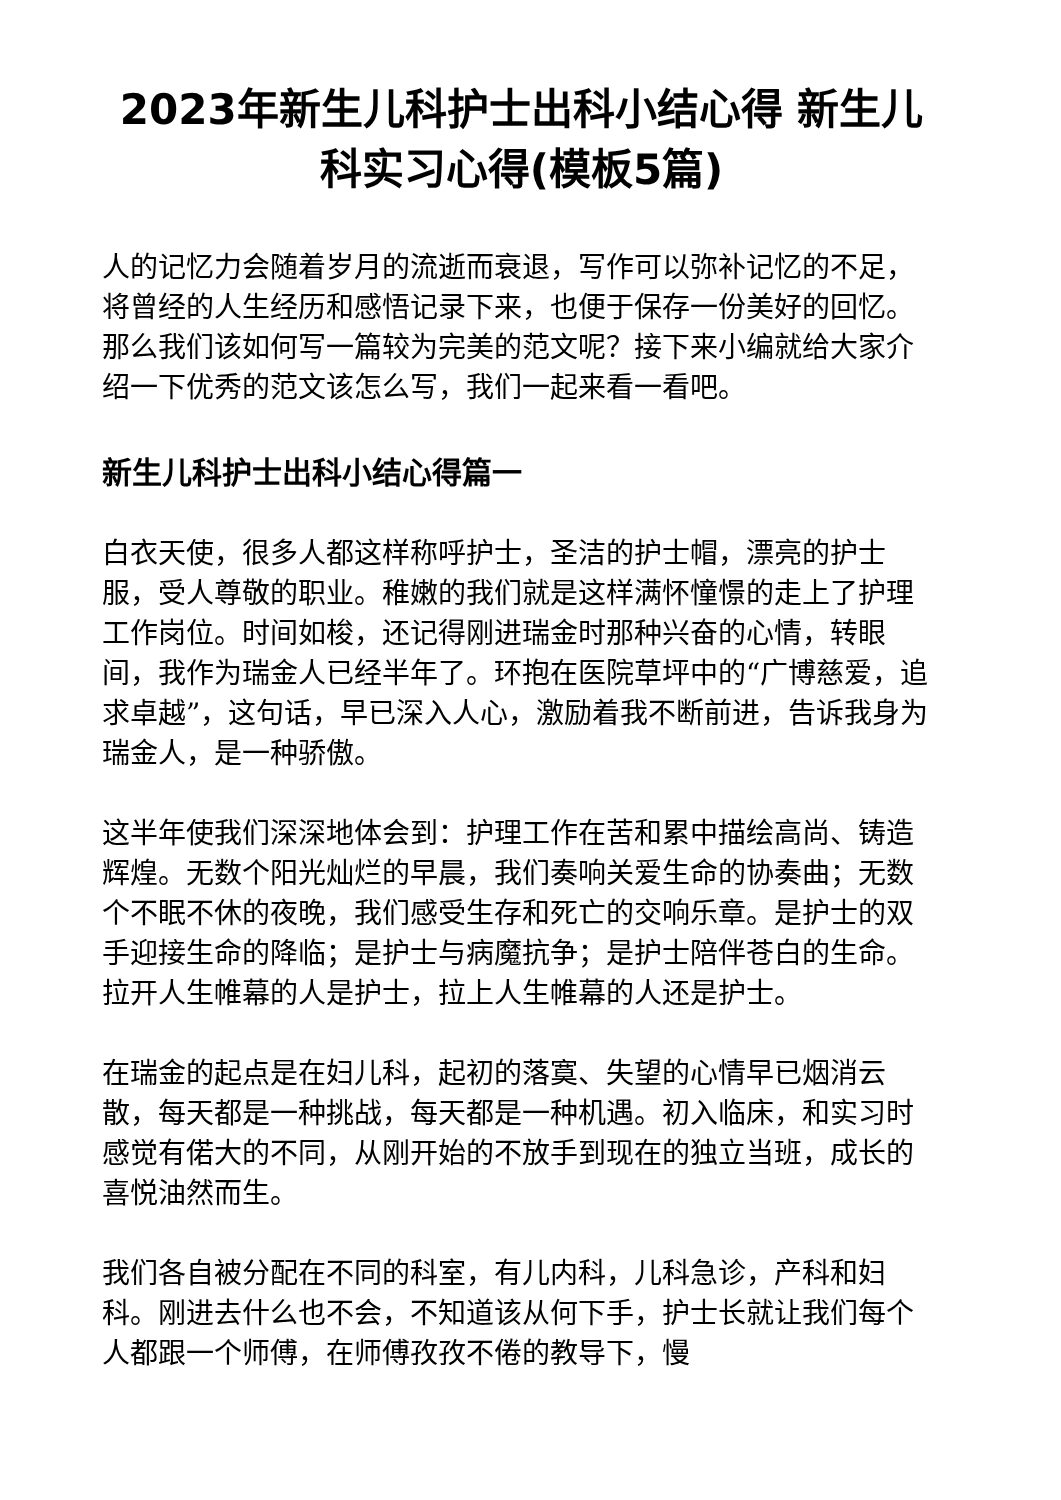2023年新生儿科护士出科小结心得 新生儿科实习心得(模板5篇)
人的记忆力会随着岁月的流逝而衰退，写作可以弥补记忆的不足，将曾经的人生经历和感悟记录下来，也便于保存一份美好的回忆。那么我们该如何写一篇较为完美的范文呢？接下来小编就给大家介绍一下优秀的范文该怎么写，我们一起来看一看吧。
新生儿科护士出科小结心得篇一
白衣天使，很多人都这样称呼护士，圣洁的护士帽，漂亮的护士服，受人尊敬的职业。稚嫩的我们就是这样满怀憧憬的走上了护理工作岗位。时间如梭，还记得刚进瑞金时那种兴奋的心情，转眼间，我作为瑞金人已经半年了。环抱在医院草坪中的“广博慈爱，追求卓越”，这句话，早已深入人心，激励着我不断前进，告诉我身为瑞金人，是一种骄傲。
这半年使我们深深地体会到：护理工作在苦和累中描绘高尚、铸造辉煌。无数个阳光灿烂的早晨，我们奏响关爱生命的协奏曲；无数个不眠不休的夜晚，我们感受生存和死亡的交响乐章。是护士的双手迎接生命的降临；是护士与病魔抗争；是护士陪伴苍白的生命。拉开人生帷幕的人是护士，拉上人生帷幕的人还是护士。
在瑞金的起点是在妇儿科，起初的落寞、失望的心情早已烟消云散，每天都是一种挑战，每天都是一种机遇。初入临床，和实习时感觉有偌大的不同，从刚开始的不放手到现在的独立当班，成长的喜悦油然而生。
我们各自被分配在不同的科室，有儿内科，儿科急诊，产科和妇科。刚进去什么也不会，不知道该从何下手，护士长就让我们每个人都跟一个师傅，在师傅孜孜不倦的教导下，慢